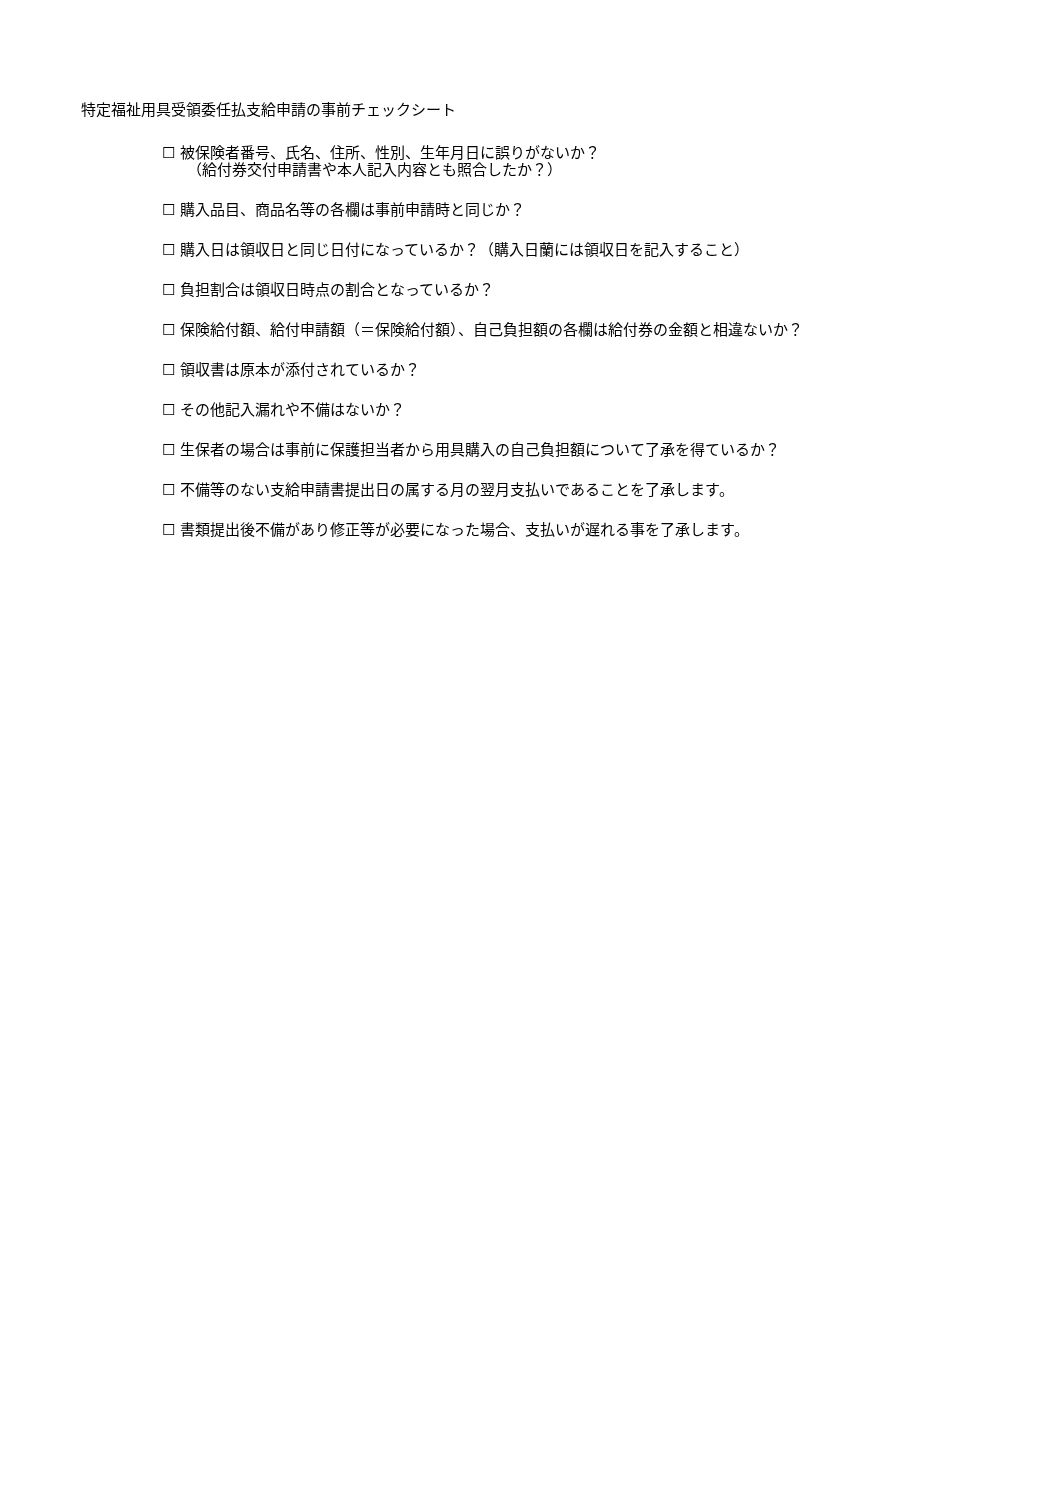特定福祉用具受領委任払支給申請の事前チェックシート
☐ 被保険者番号、氏名、住所、性別、生年月日に誤りがないか？
（給付券交付申請書や本人記入内容とも照合したか？）
☐ 購入品目、商品名等の各欄は事前申請時と同じか？
☐ 購入日は領収日と同じ日付になっているか？（購入日蘭には領収日を記入すること）
☐ 負担割合は領収日時点の割合となっているか？
☐ 保険給付額、給付申請額（＝保険給付額）、自己負担額の各欄は給付券の金額と相違ないか？
☐ 領収書は原本が添付されているか？
☐ その他記入漏れや不備はないか？
☐ 生保者の場合は事前に保護担当者から用具購入の自己負担額について了承を得ているか？
☐ 不備等のない支給申請書提出日の属する月の翌月支払いであることを了承します。
☐ 書類提出後不備があり修正等が必要になった場合、支払いが遅れる事を了承します。